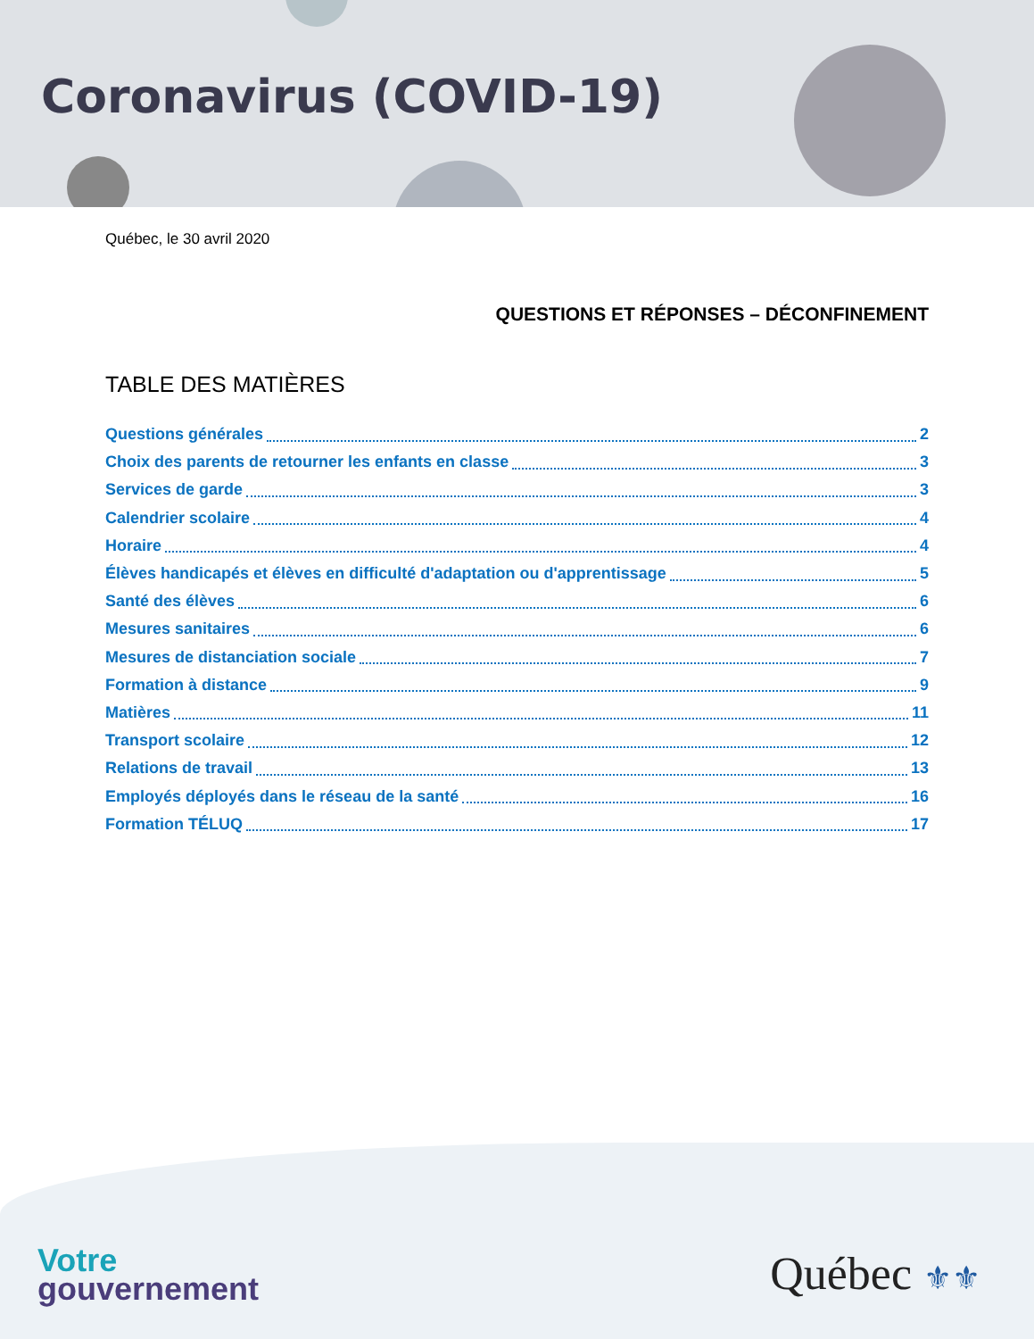Coronavirus (COVID-19)
Québec, le 30 avril 2020
QUESTIONS ET RÉPONSES – DÉCONFINEMENT
TABLE DES MATIÈRES
Questions générales 2
Choix des parents de retourner les enfants en classe 3
Services de garde 3
Calendrier scolaire 4
Horaire 4
Élèves handicapés et élèves en difficulté d'adaptation ou d'apprentissage 5
Santé des élèves 6
Mesures sanitaires 6
Mesures de distanciation sociale 7
Formation à distance 9
Matières 11
Transport scolaire 12
Relations de travail 13
Employés déployés dans le réseau de la santé 16
Formation TÉLUQ 17
Votre
gouvernement
Québec ⚜⚜